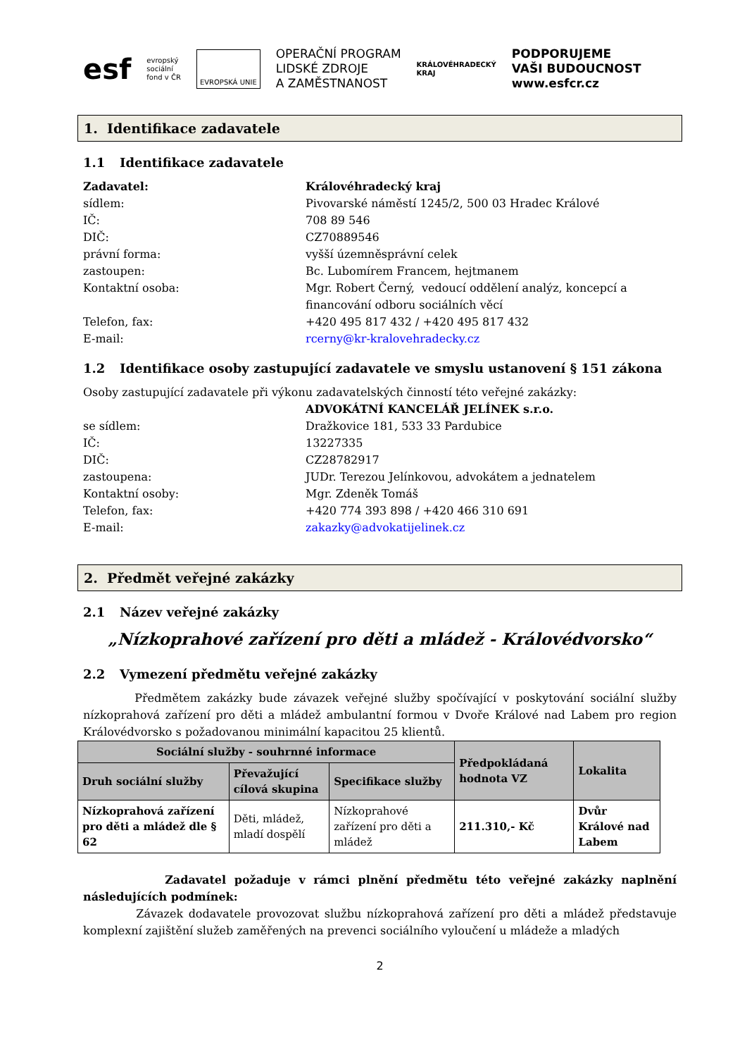esf
evropský
sociální
fond v ČR
EVROPSKÁ UNIE
OPERAČNÍ PROGRAM
LIDSKÉ ZDROJE
A ZAMĚSTNANOST
KRÁLOVÉHRADECKÝ
KRAJ
PODPORUJEME
VAŠI BUDOUCNOST
www.esfcr.cz
1. Identifikace zadavatele
1.1 Identifikace zadavatele
Zadavatel: Královéhradecký kraj
sídlem: Pivovarské náměstí 1245/2, 500 03 Hradec Králové
IČ: 708 89 546
DIČ: CZ70889546
právní forma: vyšší územněsprávní celek
zastoupen: Bc. Lubomírem Francem, hejtmanem
Kontaktní osoba: Mgr. Robert Černý, vedoucí oddělení analýz, koncepcí a
financování odboru sociálních věcí
Telefon, fax: +420 495 817 432 / +420 495 817 432
E-mail: rcerny@kr-kralovehradecky.cz
1.2 Identifikace osoby zastupující zadavatele ve smyslu ustanovení § 151 zákona
Osoby zastupující zadavatele při výkonu zadavatelských činností této veřejné zakázky:
ADVOKÁTNÍ KANCELÁŘ JELÍNEK s.r.o.
se sídlem: Dražkovice 181, 533 33 Pardubice
IČ: 13227335
DIČ: CZ28782917
zastoupena: JUDr. Terezou Jelínkovou, advokátem a jednatelem
Kontaktní osoby: Mgr. Zdeněk Tomáš
Telefon, fax: +420 774 393 898 / +420 466 310 691
E-mail: zakazky@advokatijelinek.cz
2. Předmět veřejné zakázky
2.1 Název veřejné zakázky
„Nízkoprahové zařízení pro děti a mládež - Královédvorsko“
2.2 Vymezení předmětu veřejné zakázky
Předmětem zakázky bude závazek veřejné služby spočívající v poskytování sociální služby nízkoprahová zařízení pro děti a mládež ambulantní formou v Dvoře Králové nad Labem pro region Královédvorsko s požadovanou minimální kapacitou 25 klientů.
| Sociální služby - souhrnné informace | | | Předpokládaná hodnota VZ | Lokalita |
| --- | --- | --- | --- | --- |
| Druh sociální služby | Převažující cílová skupina | Specifikace služby | | |
| Nízkoprahová zařízení pro děti a mládež dle § 62 | Děti, mládež, mladí dospělí | Nízkoprahové zařízení pro děti a mládež | 211.310,- Kč | Dvůr Králové nad Labem |
Zadavatel požaduje v rámci plnění předmětu této veřejné zakázky naplnění následujících podmínek:
Závazek dodavatele provozovat službu nízkoprahová zařízení pro děti a mládež představuje komplexní zajištění služeb zaměřených na prevenci sociálního vyloučení u mládeže a mladých
2